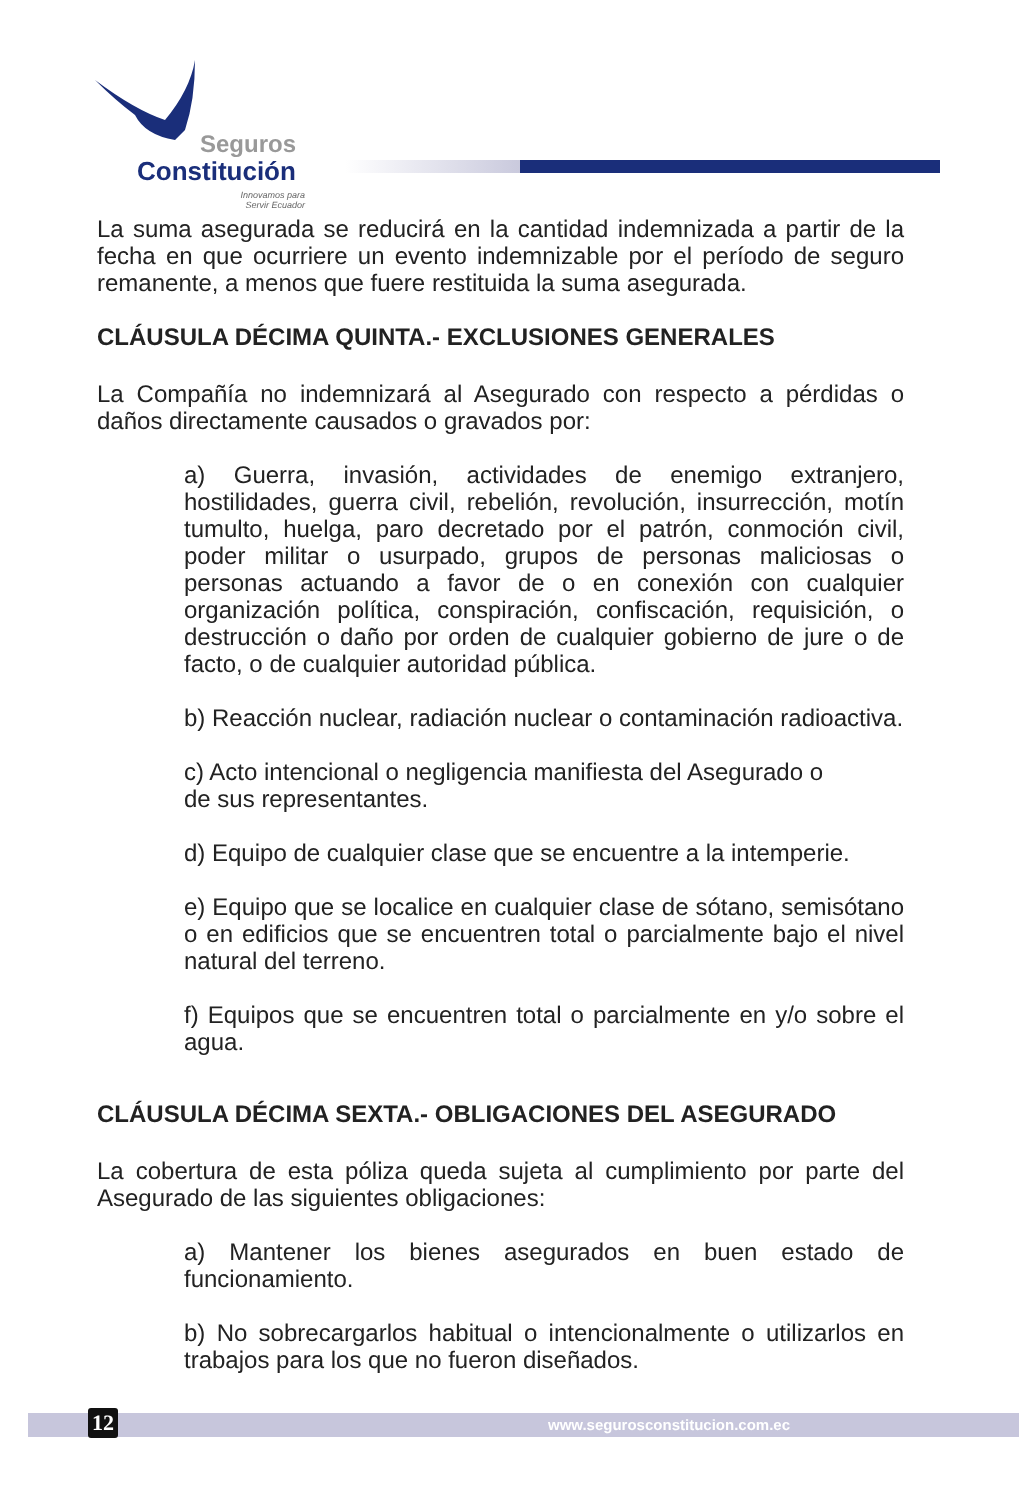Seguros
Constitución
Innovamos para Servir Ecuador
La suma asegurada se reducirá en la cantidad indemnizada a partir de la fecha en que ocurriere un evento indemnizable por el período de seguro remanente, a menos que fuere restituida la suma asegurada.
CLÁUSULA DÉCIMA QUINTA.- EXCLUSIONES GENERALES
La Compañía no indemnizará al Asegurado con respecto a pérdidas o daños directamente causados o gravados por:
a) Guerra, invasión, actividades de enemigo extranjero, hostilidades, guerra civil, rebelión, revolución, insurrección, motín tumulto, huelga, paro decretado por el patrón, conmoción civil, poder militar o usurpado, grupos de personas maliciosas o personas actuando a favor de o en conexión con cualquier organización política, conspiración, confiscación, requisición, o destrucción o daño por orden de cualquier gobierno de jure o de facto, o de cualquier autoridad pública.
b) Reacción nuclear, radiación nuclear o contaminación radioactiva.
c) Acto intencional o negligencia manifiesta del Asegurado o
de sus representantes.
d) Equipo de cualquier clase que se encuentre a la intemperie.
e) Equipo que se localice en cualquier clase de sótano, semisótano o en edificios que se encuentren total o parcialmente bajo el nivel natural del terreno.
f) Equipos que se encuentren total o parcialmente en y/o sobre el agua.
CLÁUSULA DÉCIMA SEXTA.- OBLIGACIONES DEL ASEGURADO
La cobertura de esta póliza queda sujeta al cumplimiento por parte del Asegurado de las siguientes obligaciones:
a) Mantener los bienes asegurados en buen estado de funcionamiento.
b) No sobrecargarlos habitual o intencionalmente o utilizarlos en trabajos para los que no fueron diseñados.
12 www.segurosconstitucion.com.ec